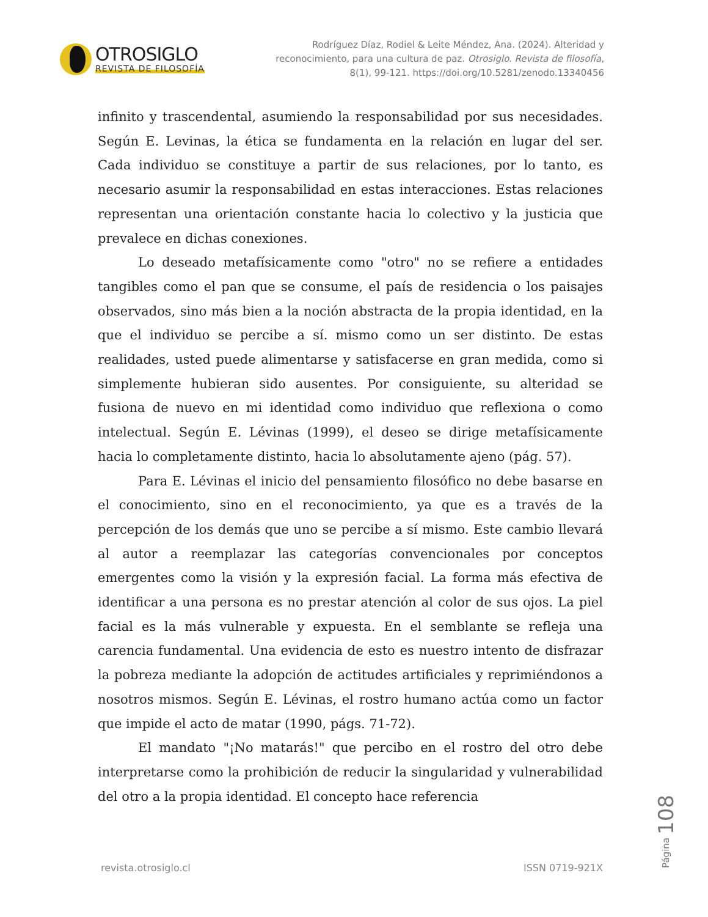OTROSIGLO
REVISTA DE FILOSOFÍA
Rodríguez Díaz, Rodiel & Leite Méndez, Ana. (2024). Alteridad y reconocimiento, para una cultura de paz. Otrosiglo. Revista de filosofía, 8(1), 99-121. https://doi.org/10.5281/zenodo.13340456
infinito y trascendental, asumiendo la responsabilidad por sus necesidades. Según E. Levinas, la ética se fundamenta en la relación en lugar del ser. Cada individuo se constituye a partir de sus relaciones, por lo tanto, es necesario asumir la responsabilidad en estas interacciones. Estas relaciones representan una orientación constante hacia lo colectivo y la justicia que prevalece en dichas conexiones.
Lo deseado metafísicamente como "otro" no se refiere a entidades tangibles como el pan que se consume, el país de residencia o los paisajes observados, sino más bien a la noción abstracta de la propia identidad, en la que el individuo se percibe a sí. mismo como un ser distinto. De estas realidades, usted puede alimentarse y satisfacerse en gran medida, como si simplemente hubieran sido ausentes. Por consiguiente, su alteridad se fusiona de nuevo en mi identidad como individuo que reflexiona o como intelectual. Según E. Lévinas (1999), el deseo se dirige metafísicamente hacia lo completamente distinto, hacia lo absolutamente ajeno (pág. 57).
Para E. Lévinas el inicio del pensamiento filosófico no debe basarse en el conocimiento, sino en el reconocimiento, ya que es a través de la percepción de los demás que uno se percibe a sí mismo. Este cambio llevará al autor a reemplazar las categorías convencionales por conceptos emergentes como la visión y la expresión facial. La forma más efectiva de identificar a una persona es no prestar atención al color de sus ojos. La piel facial es la más vulnerable y expuesta. En el semblante se refleja una carencia fundamental. Una evidencia de esto es nuestro intento de disfrazar la pobreza mediante la adopción de actitudes artificiales y reprimiéndonos a nosotros mismos. Según E. Lévinas, el rostro humano actúa como un factor que impide el acto de matar (1990, págs. 71-72).
El mandato "¡No matarás!" que percibo en el rostro del otro debe interpretarse como la prohibición de reducir la singularidad y vulnerabilidad del otro a la propia identidad. El concepto hace referencia
Página 108
revista.otrosiglo.cl ISSN 0719-921X